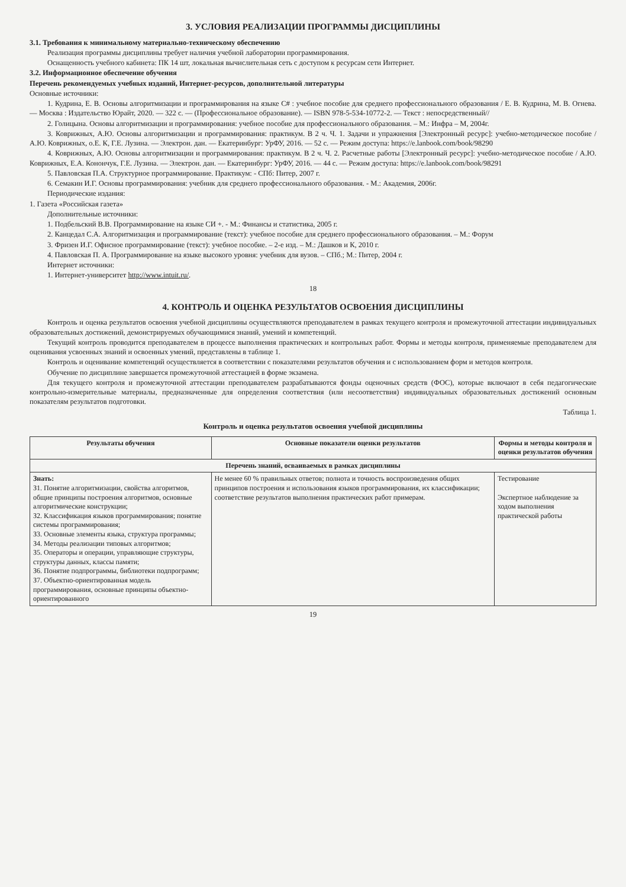3. УСЛОВИЯ РЕАЛИЗАЦИИ ПРОГРАММЫ ДИСЦИПЛИНЫ
3.1. Требования к минимальному материально-техническому обеспечению
Реализация программы дисциплины требует наличия учебной лаборатории программирования.
Оснащенность учебного кабинета: ПК 14 шт, локальная вычислительная сеть с доступом к ресурсам сети Интернет.
3.2. Информационное обеспечение обучения
Перечень рекомендуемых учебных изданий, Интернет-ресурсов, дополнительной литературы
Основные источники:
1. Кудрина, Е. В. Основы алгоритмизации и программирования на языке C# : учебное пособие для среднего профессионального образования / Е. В. Кудрина, М. В. Огнева. — Москва : Издательство Юрайт, 2020. — 322 с. — (Профессиональное образование). — ISBN 978-5-534-10772-2. — Текст : непосредственный//
2. Голицына. Основы алгоритмизации и программирования: учебное пособие для профессионального образования. – М.: Инфра – М, 2004г.
3. Коврижных, А.Ю. Основы алгоритмизации и программирования: практикум. В 2 ч. Ч. 1. Задачи и упражнения [Электронный ресурс]: учебно-методическое пособие / А.Ю. Коврижных, о.Е. К, Г.Е. Лузина. — Электрон. дан. — Екатеринбург: УрФУ, 2016. — 52 с. — Режим доступа: https://e.lanbook.com/book/98290
4. Коврижных, А.Ю. Основы алгоритмизации и программирования: практикум. В 2 ч. Ч. 2. Расчетные работы [Электронный ресурс]: учебно-методическое пособие / А.Ю. Коврижных, Е.А. Конончук, Г.Е. Лузина. — Электрон. дан. — Екатеринбург: УрФУ, 2016. — 44 с. — Режим доступа: https://e.lanbook.com/book/98291
5. Павловская П.А. Структурное программирование. Практикум: - СПб: Питер, 2007 г.
6. Семакин И.Г. Основы программирования: учебник для среднего профессионального образования. - М.: Академия, 2006г.
Периодические издания:
1. Газета «Российская газета»
Дополнительные источники:
1. Подбельский В.В. Программирование на языке СИ +. - М.: Финансы и статистика, 2005 г.
2. Канцедал С.А. Алгоритмизация и программирование (текст): учебное пособие для среднего профессионального образования. – М.: Форум
3. Фризен И.Г. Офисное программирование (текст): учебное пособие. – 2-е изд. – М.: Дашков и К, 2010 г.
4. Павловская П. А. Программирование на языке высокого уровня: учебник для вузов. – СПб.; М.: Питер, 2004 г.
Интернет источники:
1. Интернет-университет http://www.intuit.ru/.
18
4. КОНТРОЛЬ И ОЦЕНКА РЕЗУЛЬТАТОВ ОСВОЕНИЯ ДИСЦИПЛИНЫ
Контроль и оценка результатов освоения учебной дисциплины осуществляются преподавателем в рамках текущего контроля и промежуточной аттестации индивидуальных образовательных достижений, демонстрируемых обучающимися знаний, умений и компетенций.
Текущий контроль проводится преподавателем в процессе выполнения практических и контрольных работ. Формы и методы контроля, применяемые преподавателем для оценивания усвоенных знаний и освоенных умений, представлены в таблице 1.
Контроль и оценивание компетенций осуществляется в соответствии с показателями результатов обучения и с использованием форм и методов контроля.
Обучение по дисциплине завершается промежуточной аттестацией в форме экзамена.
Для текущего контроля и промежуточной аттестации преподавателем разрабатываются фонды оценочных средств (ФОС), которые включают в себя педагогические контрольно-измерительные материалы, предназначенные для определения соответствия (или несоответствия) индивидуальных образовательных достижений основным показателям результатов подготовки.
Таблица 1.
Контроль и оценка результатов освоения учебной дисциплины
| Результаты обучения | Основные показатели оценки результатов | Формы и методы контроля и оценки результатов обучения |
| --- | --- | --- |
| Перечень знаний, осваиваемых в рамках дисциплины | | |
| Знать: З1. Понятие алгоритмизации, свойства алгоритмов, общие принципы построения алгоритмов, основные алгоритмические конструкции; З2. Классификация языков программирования; понятие системы программирования; З3. Основные элементы языка, структура программы; З4. Методы реализации типовых алгоритмов; З5. Операторы и операции, управляющие структуры, структуры данных, классы памяти; З6. Понятие подпрограммы, библиотеки подпрограмм; З7. Объектно-ориентированная модель программирования, основные принципы объектно-ориентированного | Не менее 60 % правильных ответов; полнота и точность воспроизведения общих принципов построения и использования языков программирования, их классификации; соответствие результатов выполнения практических работ примерам. | Тестирование Экспертное наблюдение за ходом выполнения практической работы |
19